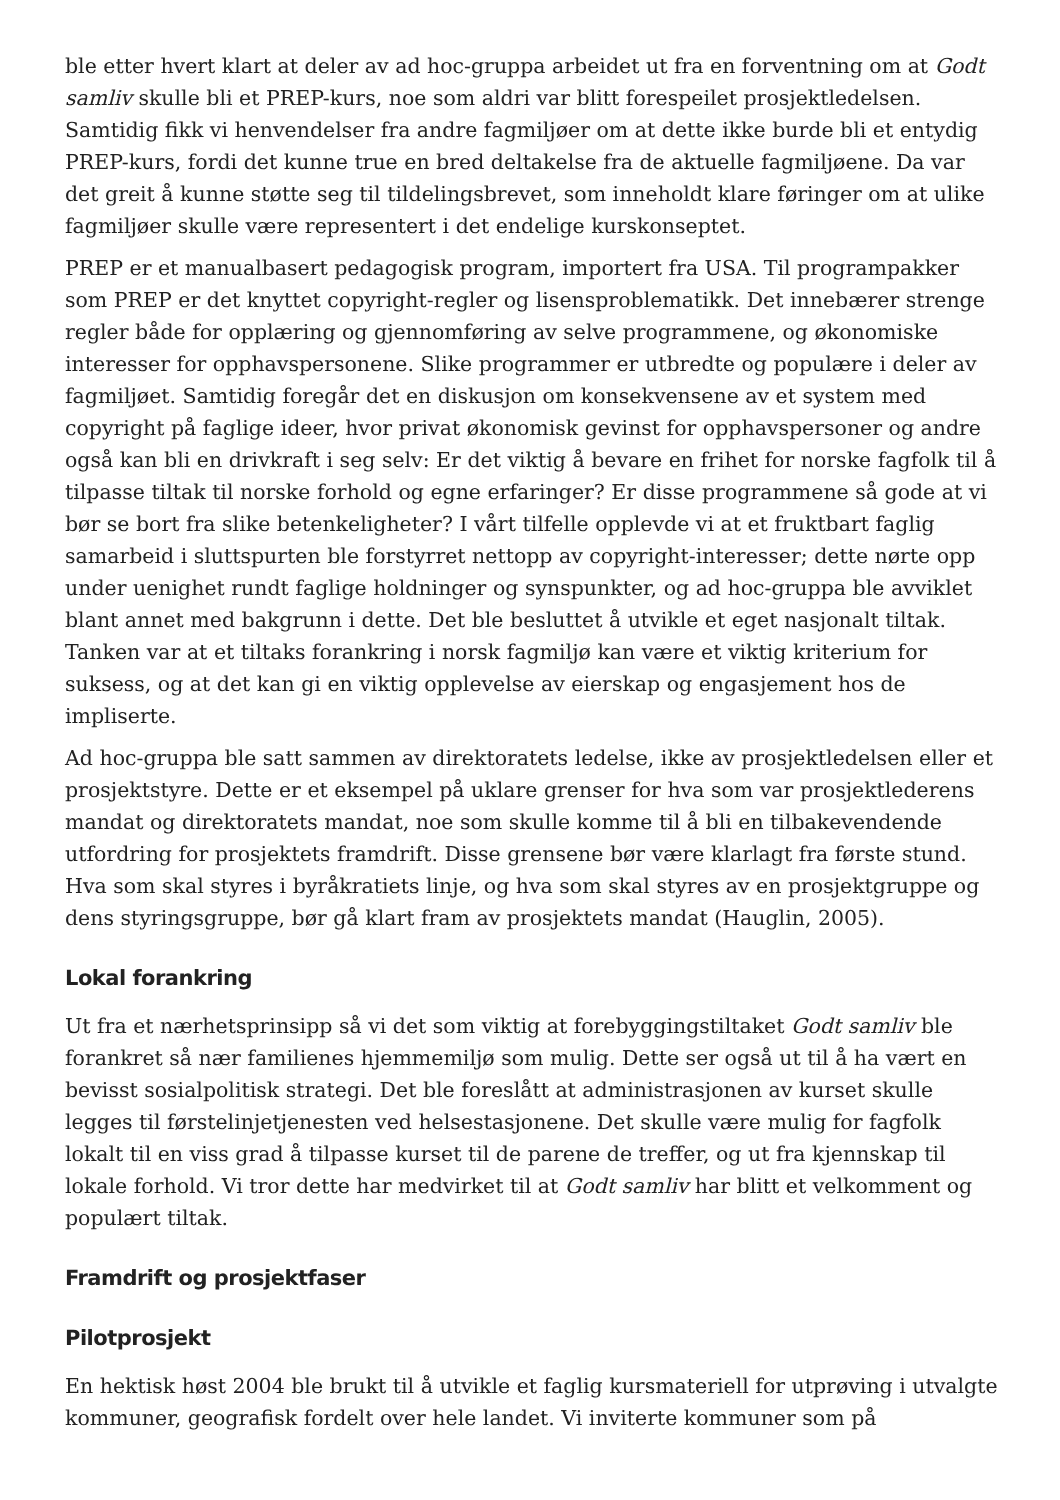ble etter hvert klart at deler av ad hoc-gruppa arbeidet ut fra en forventning om at Godt samliv skulle bli et PREP-kurs, noe som aldri var blitt forespeilet prosjektledelsen. Samtidig fikk vi henvendelser fra andre fagmiljøer om at dette ikke burde bli et entydig PREP-kurs, fordi det kunne true en bred deltakelse fra de aktuelle fagmiljøene. Da var det greit å kunne støtte seg til tildelingsbrevet, som inneholdt klare føringer om at ulike fagmiljøer skulle være representert i det endelige kurskonseptet.
PREP er et manualbasert pedagogisk program, importert fra USA. Til programpakker som PREP er det knyttet copyright-regler og lisensproblematikk. Det innebærer strenge regler både for opplæring og gjennomføring av selve programmene, og økonomiske interesser for opphavspersonene. Slike programmer er utbredte og populære i deler av fagmiljøet. Samtidig foregår det en diskusjon om konsekvensene av et system med copyright på faglige ideer, hvor privat økonomisk gevinst for opphavspersoner og andre også kan bli en drivkraft i seg selv: Er det viktig å bevare en frihet for norske fagfolk til å tilpasse tiltak til norske forhold og egne erfaringer? Er disse programmene så gode at vi bør se bort fra slike betenkeligheter? I vårt tilfelle opplevde vi at et fruktbart faglig samarbeid i sluttspurten ble forstyrret nettopp av copyright-interesser; dette nørte opp under uenighet rundt faglige holdninger og synspunkter, og ad hoc-gruppa ble avviklet blant annet med bakgrunn i dette. Det ble besluttet å utvikle et eget nasjonalt tiltak. Tanken var at et tiltaks forankring i norsk fagmiljø kan være et viktig kriterium for suksess, og at det kan gi en viktig opplevelse av eierskap og engasjement hos de impliserte.
Ad hoc-gruppa ble satt sammen av direktoratets ledelse, ikke av prosjektledelsen eller et prosjektstyre. Dette er et eksempel på uklare grenser for hva som var prosjektlederens mandat og direktoratets mandat, noe som skulle komme til å bli en tilbakevendende utfordring for prosjektets framdrift. Disse grensene bør være klarlagt fra første stund. Hva som skal styres i byråkratiets linje, og hva som skal styres av en prosjektgruppe og dens styringsgruppe, bør gå klart fram av prosjektets mandat (Hauglin, 2005).
Lokal forankring
Ut fra et nærhetsprinsipp så vi det som viktig at forebyggingstiltaket Godt samliv ble forankret så nær familienes hjemmemiljø som mulig. Dette ser også ut til å ha vært en bevisst sosialpolitisk strategi. Det ble foreslått at administrasjonen av kurset skulle legges til førstelinjetjenesten ved helsestasjonene. Det skulle være mulig for fagfolk lokalt til en viss grad å tilpasse kurset til de parene de treffer, og ut fra kjennskap til lokale forhold. Vi tror dette har medvirket til at Godt samliv har blitt et velkomment og populært tiltak.
Framdrift og prosjektfaser
Pilotprosjekt
En hektisk høst 2004 ble brukt til å utvikle et faglig kursmateriell for utprøving i utvalgte kommuner, geografisk fordelt over hele landet. Vi inviterte kommuner som på